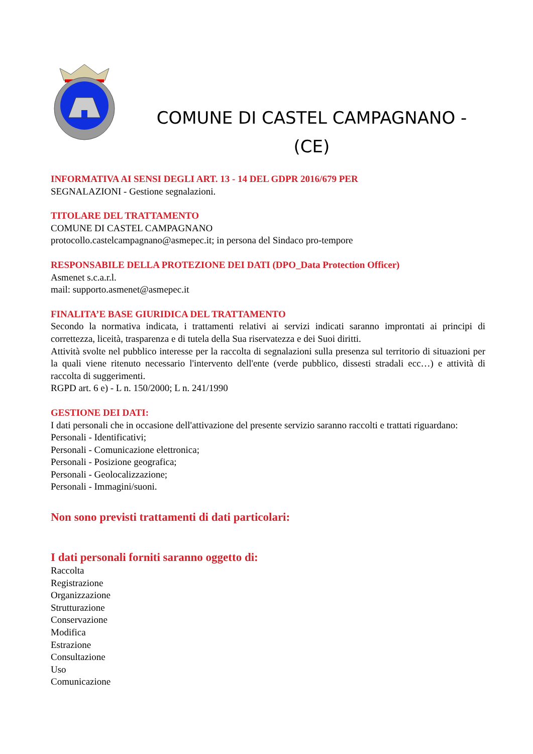COMUNE DI CASTEL CAMPAGNANO -
(CE)
INFORMATIVA AI SENSI DEGLI ART. 13 - 14 DEL GDPR 2016/679 PER
SEGNALAZIONI - Gestione segnalazioni.
TITOLARE DEL TRATTAMENTO
COMUNE DI CASTEL CAMPAGNANO
protocollo.castelcampagnano@asmepec.it; in persona del Sindaco pro-tempore
RESPONSABILE DELLA PROTEZIONE DEI DATI (DPO_Data Protection Officer)
Asmenet s.c.a.r.l.
mail: supporto.asmenet@asmepec.it
FINALITA’E BASE GIURIDICA DEL TRATTAMENTO
Secondo la normativa indicata, i trattamenti relativi ai servizi indicati saranno improntati ai principi di correttezza, liceità, trasparenza e di tutela della Sua riservatezza e dei Suoi diritti.
Attività svolte nel pubblico interesse per la raccolta di segnalazioni sulla presenza sul territorio di situazioni per la quali viene ritenuto necessario l'intervento dell'ente (verde pubblico, dissesti stradali ecc…) e attività di raccolta di suggerimenti.
RGPD art. 6 e) - L n. 150/2000; L n. 241/1990
GESTIONE DEI DATI:
I dati personali che in occasione dell'attivazione del presente servizio saranno raccolti e trattati riguardano:
Personali - Identificativi;
Personali - Comunicazione elettronica;
Personali - Posizione geografica;
Personali - Geolocalizzazione;
Personali - Immagini/suoni.
Non sono previsti trattamenti di dati particolari:
I dati personali forniti saranno oggetto di:
Raccolta
Registrazione
Organizzazione
Strutturazione
Conservazione
Modifica
Estrazione
Consultazione
Uso
Comunicazione